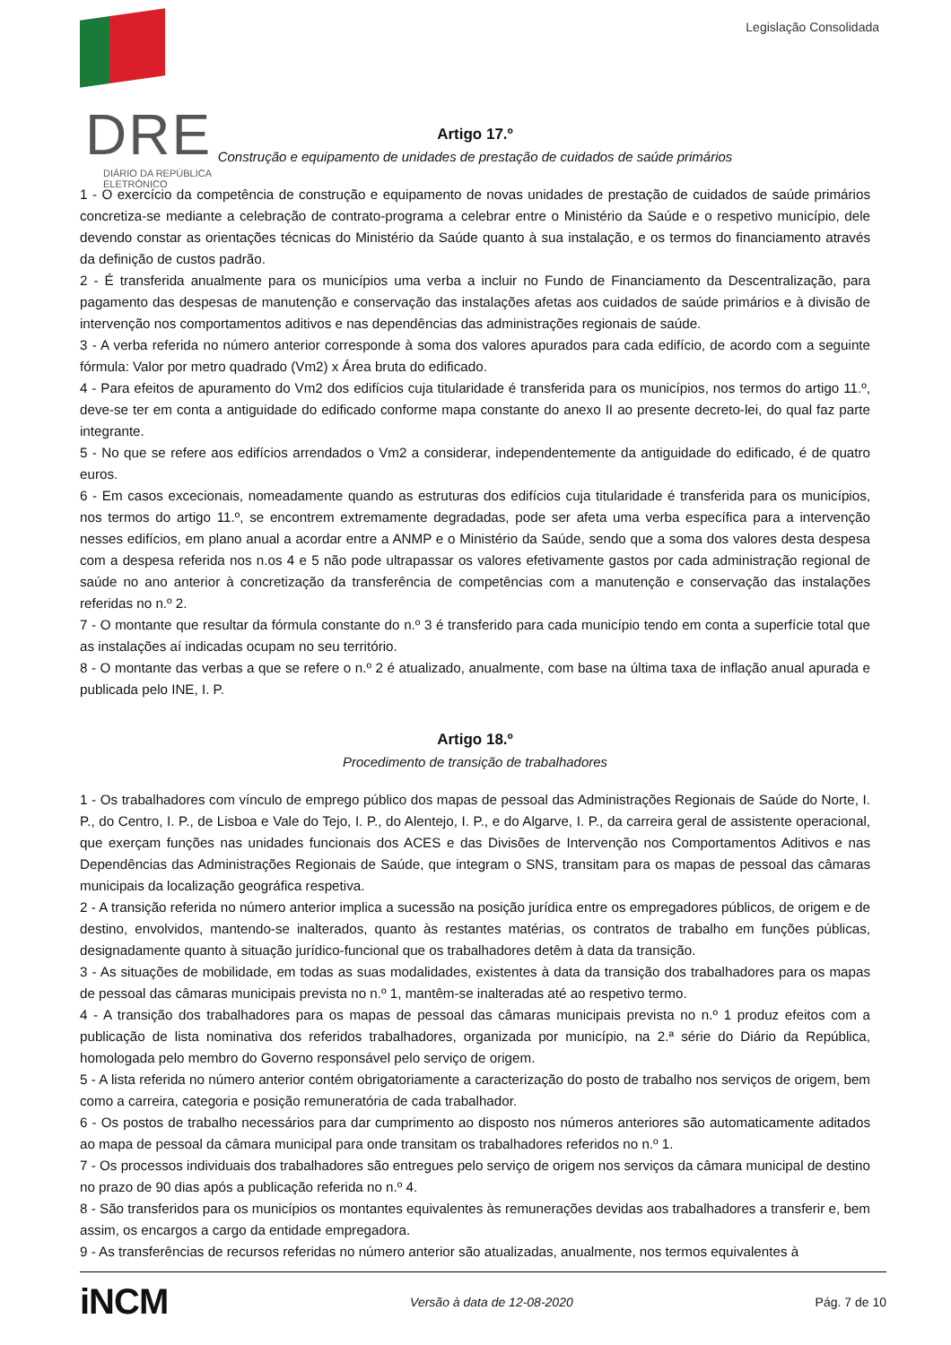DRE
DIÁRIO DA REPÚBLICA ELETRÓNICO
Legislação Consolidada
Artigo 17.º
Construção e equipamento de unidades de prestação de cuidados de saúde primários
1 - O exercício da competência de construção e equipamento de novas unidades de prestação de cuidados de saúde primários concretiza-se mediante a celebração de contrato-programa a celebrar entre o Ministério da Saúde e o respetivo município, dele devendo constar as orientações técnicas do Ministério da Saúde quanto à sua instalação, e os termos do financiamento através da definição de custos padrão.
2 - É transferida anualmente para os municípios uma verba a incluir no Fundo de Financiamento da Descentralização, para pagamento das despesas de manutenção e conservação das instalações afetas aos cuidados de saúde primários e à divisão de intervenção nos comportamentos aditivos e nas dependências das administrações regionais de saúde.
3 - A verba referida no número anterior corresponde à soma dos valores apurados para cada edifício, de acordo com a seguinte fórmula: Valor por metro quadrado (Vm2) x Área bruta do edificado.
4 - Para efeitos de apuramento do Vm2 dos edifícios cuja titularidade é transferida para os municípios, nos termos do artigo 11.º, deve-se ter em conta a antiguidade do edificado conforme mapa constante do anexo II ao presente decreto-lei, do qual faz parte integrante.
5 - No que se refere aos edifícios arrendados o Vm2 a considerar, independentemente da antiguidade do edificado, é de quatro euros.
6 - Em casos excecionais, nomeadamente quando as estruturas dos edifícios cuja titularidade é transferida para os municípios, nos termos do artigo 11.º, se encontrem extremamente degradadas, pode ser afeta uma verba específica para a intervenção nesses edifícios, em plano anual a acordar entre a ANMP e o Ministério da Saúde, sendo que a soma dos valores desta despesa com a despesa referida nos n.os 4 e 5 não pode ultrapassar os valores efetivamente gastos por cada administração regional de saúde no ano anterior à concretização da transferência de competências com a manutenção e conservação das instalações referidas no n.º 2.
7 - O montante que resultar da fórmula constante do n.º 3 é transferido para cada município tendo em conta a superfície total que as instalações aí indicadas ocupam no seu território.
8 - O montante das verbas a que se refere o n.º 2 é atualizado, anualmente, com base na última taxa de inflação anual apurada e publicada pelo INE, I. P.
Artigo 18.º
Procedimento de transição de trabalhadores
1 - Os trabalhadores com vínculo de emprego público dos mapas de pessoal das Administrações Regionais de Saúde do Norte, I. P., do Centro, I. P., de Lisboa e Vale do Tejo, I. P., do Alentejo, I. P., e do Algarve, I. P., da carreira geral de assistente operacional, que exerçam funções nas unidades funcionais dos ACES e das Divisões de Intervenção nos Comportamentos Aditivos e nas Dependências das Administrações Regionais de Saúde, que integram o SNS, transitam para os mapas de pessoal das câmaras municipais da localização geográfica respetiva.
2 - A transição referida no número anterior implica a sucessão na posição jurídica entre os empregadores públicos, de origem e de destino, envolvidos, mantendo-se inalterados, quanto às restantes matérias, os contratos de trabalho em funções públicas, designadamente quanto à situação jurídico-funcional que os trabalhadores detêm à data da transição.
3 - As situações de mobilidade, em todas as suas modalidades, existentes à data da transição dos trabalhadores para os mapas de pessoal das câmaras municipais prevista no n.º 1, mantêm-se inalteradas até ao respetivo termo.
4 - A transição dos trabalhadores para os mapas de pessoal das câmaras municipais prevista no n.º 1 produz efeitos com a publicação de lista nominativa dos referidos trabalhadores, organizada por município, na 2.ª série do Diário da República, homologada pelo membro do Governo responsável pelo serviço de origem.
5 - A lista referida no número anterior contém obrigatoriamente a caracterização do posto de trabalho nos serviços de origem, bem como a carreira, categoria e posição remuneratória de cada trabalhador.
6 - Os postos de trabalho necessários para dar cumprimento ao disposto nos números anteriores são automaticamente aditados ao mapa de pessoal da câmara municipal para onde transitam os trabalhadores referidos no n.º 1.
7 - Os processos individuais dos trabalhadores são entregues pelo serviço de origem nos serviços da câmara municipal de destino no prazo de 90 dias após a publicação referida no n.º 4.
8 - São transferidos para os municípios os montantes equivalentes às remunerações devidas aos trabalhadores a transferir e, bem assim, os encargos a cargo da entidade empregadora.
9 - As transferências de recursos referidas no número anterior são atualizadas, anualmente, nos termos equivalentes à
iNCM Versão à data de 12-08-2020 Pág. 7 de 10